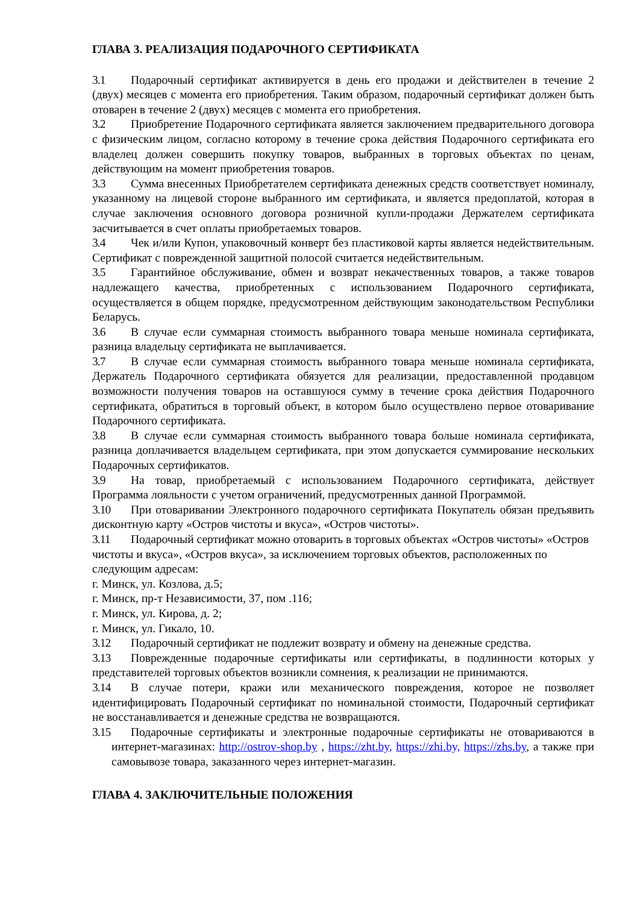ГЛАВА 3. РЕАЛИЗАЦИЯ ПОДАРОЧНОГО СЕРТИФИКАТА
3.1 Подарочный сертификат активируется в день его продажи и действителен в течение 2 (двух) месяцев с момента его приобретения. Таким образом, подарочный сертификат должен быть отоварен в течение 2 (двух) месяцев с момента его приобретения.
3.2 Приобретение Подарочного сертификата является заключением предварительного договора с физическим лицом, согласно которому в течение срока действия Подарочного сертификата его владелец должен совершить покупку товаров, выбранных в торговых объектах по ценам, действующим на момент приобретения товаров.
3.3 Сумма внесенных Приобретателем сертификата денежных средств соответствует номиналу, указанному на лицевой стороне выбранного им сертификата, и является предоплатой, которая в случае заключения основного договора розничной купли-продажи Держателем сертификата засчитывается в счет оплаты приобретаемых товаров.
3.4 Чек и/или Купон, упаковочный конверт без пластиковой карты является недействительным. Сертификат с поврежденной защитной полосой считается недействительным.
3.5 Гарантийное обслуживание, обмен и возврат некачественных товаров, а также товаров надлежащего качества, приобретенных с использованием Подарочного сертификата, осуществляется в общем порядке, предусмотренном действующим законодательством Республики Беларусь.
3.6 В случае если суммарная стоимость выбранного товара меньше номинала сертификата, разница владельцу сертификата не выплачивается.
3.7 В случае если суммарная стоимость выбранного товара меньше номинала сертификата, Держатель Подарочного сертификата обязуется для реализации, предоставленной продавцом возможности получения товаров на оставшуюся сумму в течение срока действия Подарочного сертификата, обратиться в торговый объект, в котором было осуществлено первое отоваривание Подарочного сертификата.
3.8 В случае если суммарная стоимость выбранного товара больше номинала сертификата, разница доплачивается владельцем сертификата, при этом допускается суммирование нескольких Подарочных сертификатов.
3.9 На товар, приобретаемый с использованием Подарочного сертификата, действует Программа лояльности с учетом ограничений, предусмотренных данной Программой.
3.10 При отоваривании Электронного подарочного сертификата Покупатель обязан предъявить дисконтную карту «Остров чистоты и вкуса», «Остров чистоты».
3.11 Подарочный сертификат можно отоварить в торговых объектах «Остров чистоты» «Остров чистоты и вкуса», «Остров вкуса», за исключением торговых объектов, расположенных по следующим адресам:
г. Минск, ул. Козлова, д.5;
г. Минск, пр-т Независимости, 37, пом .116;
г. Минск, ул. Кирова, д. 2;
г. Минск, ул. Гикало, 10.
3.12 Подарочный сертификат не подлежит возврату и обмену на денежные средства.
3.13 Поврежденные подарочные сертификаты или сертификаты, в подлинности которых у представителей торговых объектов возникли сомнения, к реализации не принимаются.
3.14 В случае потери, кражи или механического повреждения, которое не позволяет идентифицировать Подарочный сертификат по номинальной стоимости, Подарочный сертификат не восстанавливается и денежные средства не возвращаются.
3.15 Подарочные сертификаты и электронные подарочные сертификаты не отовариваются в интернет-магазинах: http://ostrov-shop.by , https://zht.by, https://zhi.by, https://zhs.by, а также при самовывозе товара, заказанного через интернет-магазин.
ГЛАВА 4. ЗАКЛЮЧИТЕЛЬНЫЕ ПОЛОЖЕНИЯ